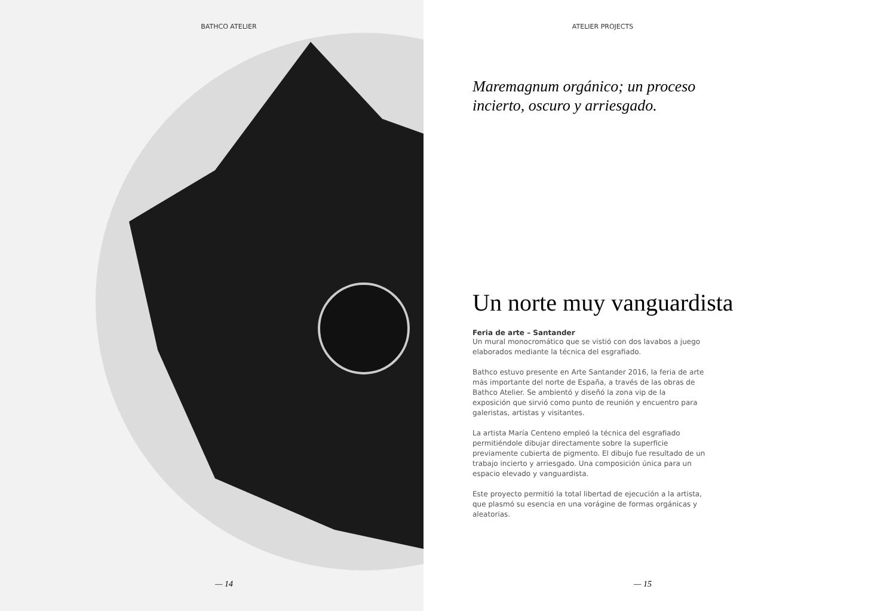BATHCO ATELIER
— 14
ATELIER PROJECTS
Maremagnum orgánico; un proceso
incierto, oscuro y arriesgado.
Un norte muy vanguardista
Feria de arte – Santander
Un mural monocromático que se vistió con dos lavabos a juego elaborados mediante la técnica del esgrafiado.
Bathco estuvo presente en Arte Santander 2016, la feria de arte más importante del norte de España, a través de las obras de Bathco Atelier. Se ambientó y diseñó la zona vip de la exposición que sirvió como punto de reunión y encuentro para galeristas, artistas y visitantes.
La artista María Centeno empleó la técnica del esgrafiado permitiéndole dibujar directamente sobre la superficie previamente cubierta de pigmento. El dibujo fue resultado de un trabajo incierto y arriesgado. Una composición única para un espacio elevado y vanguardista.
Este proyecto permitió la total libertad de ejecución a la artista, que plasmó su esencia en una vorágine de formas orgánicas y aleatorias.
— 15